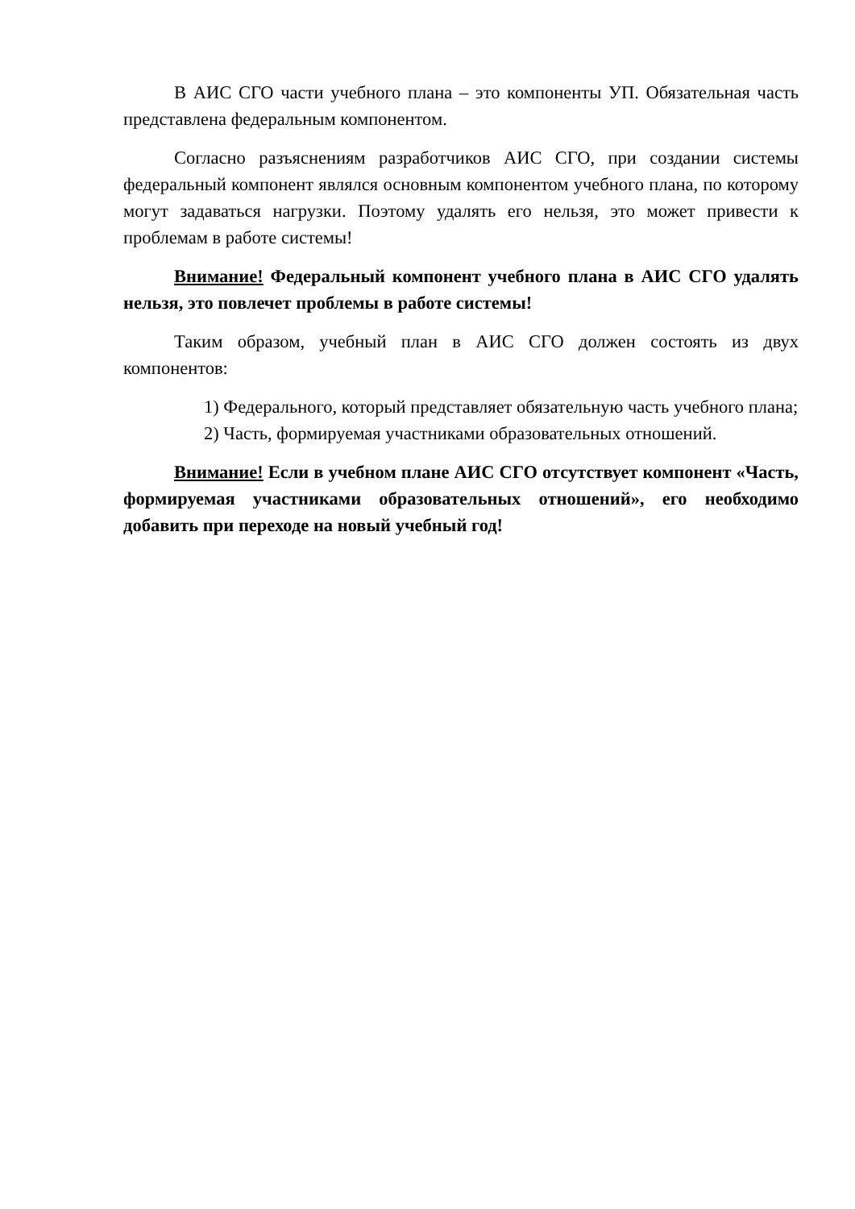В АИС СГО части учебного плана – это компоненты УП. Обязательная часть представлена федеральным компонентом.
Согласно разъяснениям разработчиков АИС СГО, при создании системы федеральный компонент являлся основным компонентом учебного плана, по которому могут задаваться нагрузки. Поэтому удалять его нельзя, это может привести к проблемам в работе системы!
Внимание! Федеральный компонент учебного плана в АИС СГО удалять нельзя, это повлечет проблемы в работе системы!
Таким образом, учебный план в АИС СГО должен состоять из двух компонентов:
1) Федерального, который представляет обязательную часть учебного плана;
2) Часть, формируемая участниками образовательных отношений.
Внимание! Если в учебном плане АИС СГО отсутствует компонент «Часть, формируемая участниками образовательных отношений», его необходимо добавить при переходе на новый учебный год!